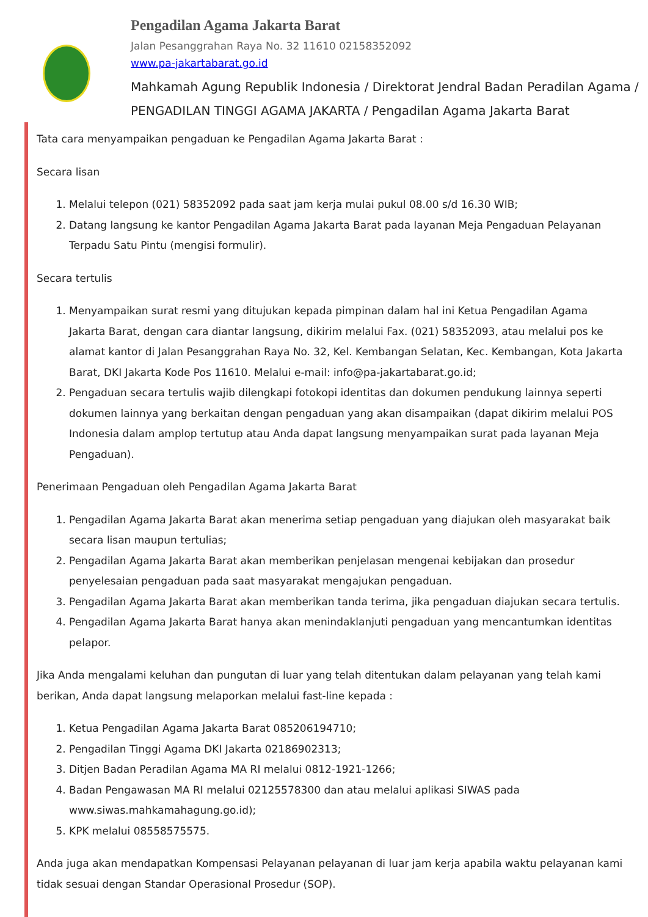Pengadilan Agama Jakarta Barat
Jalan Pesanggrahan Raya No. 32 11610 02158352092
www.pa-jakartabarat.go.id
Mahkamah Agung Republik Indonesia / Direktorat Jendral Badan Peradilan Agama / PENGADILAN TINGGI AGAMA JAKARTA / Pengadilan Agama Jakarta Barat
Tata cara menyampaikan pengaduan ke Pengadilan Agama Jakarta Barat :
Secara lisan
1. Melalui telepon (021) 58352092 pada saat jam kerja mulai pukul 08.00 s/d 16.30 WIB;
2. Datang langsung ke kantor Pengadilan Agama Jakarta Barat pada layanan Meja Pengaduan Pelayanan Terpadu Satu Pintu (mengisi formulir).
Secara tertulis
1. Menyampaikan surat resmi yang ditujukan kepada pimpinan dalam hal ini Ketua Pengadilan Agama Jakarta Barat, dengan cara diantar langsung, dikirim melalui Fax. (021) 58352093, atau melalui pos ke alamat kantor di Jalan Pesanggrahan Raya No. 32, Kel. Kembangan Selatan, Kec. Kembangan, Kota Jakarta Barat, DKI Jakarta Kode Pos 11610. Melalui e-mail: info@pa-jakartabarat.go.id;
2. Pengaduan secara tertulis wajib dilengkapi fotokopi identitas dan dokumen pendukung lainnya seperti dokumen lainnya yang berkaitan dengan pengaduan yang akan disampaikan (dapat dikirim melalui POS Indonesia dalam amplop tertutup atau Anda dapat langsung menyampaikan surat pada layanan Meja Pengaduan).
Penerimaan Pengaduan oleh Pengadilan Agama Jakarta Barat
1. Pengadilan Agama Jakarta Barat akan menerima setiap pengaduan yang diajukan oleh masyarakat baik secara lisan maupun tertulias;
2. Pengadilan Agama Jakarta Barat akan memberikan penjelasan mengenai kebijakan dan prosedur penyelesaian pengaduan pada saat masyarakat mengajukan pengaduan.
3. Pengadilan Agama Jakarta Barat akan memberikan tanda terima, jika pengaduan diajukan secara tertulis.
4. Pengadilan Agama Jakarta Barat hanya akan menindaklanjuti pengaduan yang mencantumkan identitas pelapor.
Jika Anda mengalami keluhan dan pungutan di luar yang telah ditentukan dalam pelayanan yang telah kami berikan, Anda dapat langsung melaporkan melalui fast-line kepada :
1. Ketua Pengadilan Agama Jakarta Barat 085206194710;
2. Pengadilan Tinggi Agama DKI Jakarta 02186902313;
3. Ditjen Badan Peradilan Agama MA RI melalui 0812-1921-1266;
4. Badan Pengawasan MA RI melalui 02125578300 dan atau melalui aplikasi SIWAS pada www.siwas.mahkamahagung.go.id);
5. KPK melalui 08558575575.
Anda juga akan mendapatkan Kompensasi Pelayanan pelayanan di luar jam kerja apabila waktu pelayanan kami tidak sesuai dengan Standar Operasional Prosedur (SOP).